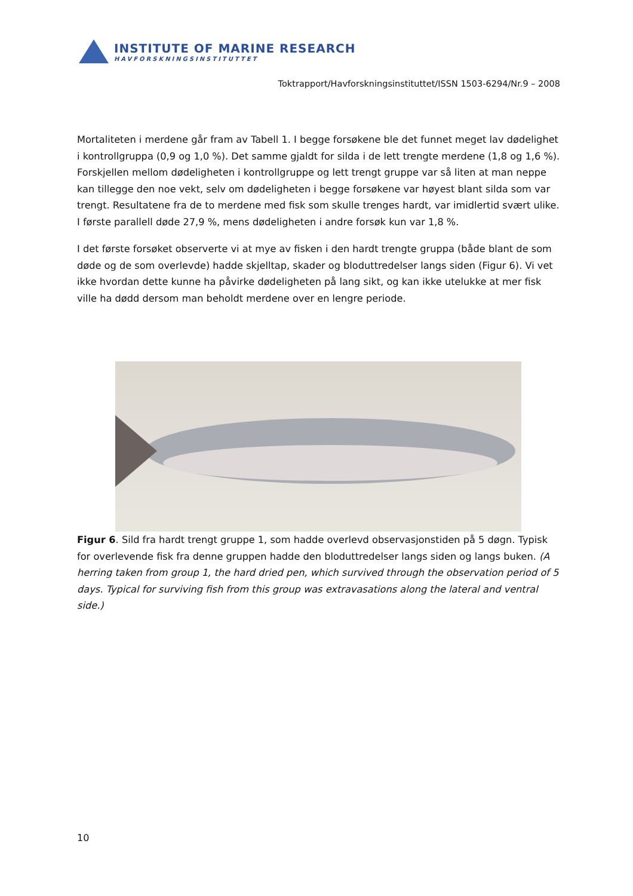INSTITUTE OF MARINE RESEARCH
HAVFORSKNINGSINSTITUTTET
Toktrapport/Havforskningsinstituttet/ISSN 1503-6294/Nr.9 – 2008
Mortaliteten i merdene går fram av Tabell 1. I begge forsøkene ble det funnet meget lav dødelighet i kontrollgruppa (0,9 og 1,0 %). Det samme gjaldt for silda i de lett trengte merdene (1,8 og 1,6 %). Forskjellen mellom dødeligheten i kontrollgruppe og lett trengt gruppe var så liten at man neppe kan tillegge den noe vekt, selv om dødeligheten i begge forsøkene var høyest blant silda som var trengt. Resultatene fra de to merdene med fisk som skulle trenges hardt, var imidlertid svært ulike. I første parallell døde 27,9 %, mens dødeligheten i andre forsøk kun var 1,8 %.
I det første forsøket observerte vi at mye av fisken i den hardt trengte gruppa (både blant de som døde og de som overlevde) hadde skjelltap, skader og bloduttredelser langs siden (Figur 6). Vi vet ikke hvordan dette kunne ha påvirke dødeligheten på lang sikt, og kan ikke utelukke at mer fisk ville ha dødd dersom man beholdt merdene over en lengre periode.
Figur 6. Sild fra hardt trengt gruppe 1, som hadde overlevd observasjonstiden på 5 døgn. Typisk for overlevende fisk fra denne gruppen hadde den bloduttredelser langs siden og langs buken. (A herring taken from group 1, the hard dried pen, which survived through the observation period of 5 days. Typical for surviving fish from this group was extravasations along the lateral and ventral side.)
10